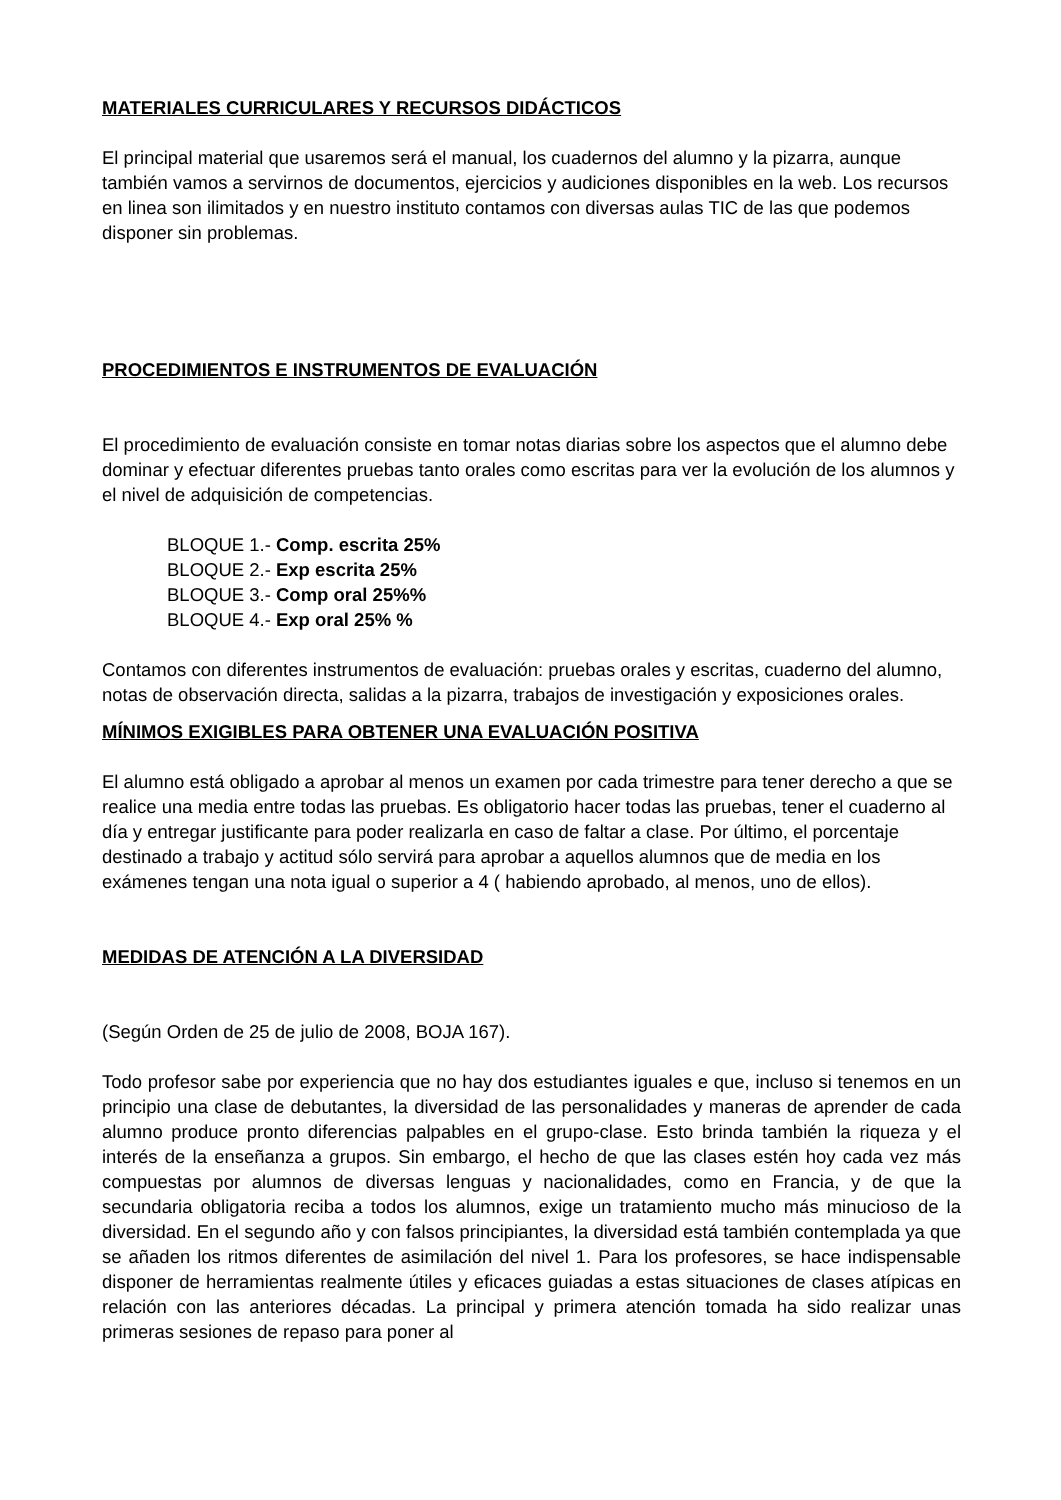MATERIALES CURRICULARES Y RECURSOS DIDÁCTICOS
El principal material que usaremos será el manual, los cuadernos del alumno y la pizarra, aunque también vamos a servirnos de documentos, ejercicios y audiciones disponibles en la web. Los recursos en linea son ilimitados y en nuestro instituto contamos con diversas aulas TIC de las que podemos disponer sin problemas.
PROCEDIMIENTOS E INSTRUMENTOS DE EVALUACIÓN
El procedimiento de evaluación consiste en tomar notas diarias sobre los aspectos que el alumno debe dominar y efectuar diferentes pruebas tanto orales como escritas para ver la evolución de los alumnos y el nivel de adquisición de competencias.
BLOQUE 1.- Comp. escrita 25%
BLOQUE 2.- Exp escrita 25%
BLOQUE 3.- Comp oral 25%%
BLOQUE 4.- Exp oral 25% %
Contamos con diferentes instrumentos de evaluación: pruebas orales y escritas, cuaderno del alumno, notas de observación directa, salidas a la pizarra, trabajos de investigación y exposiciones orales.
MÍNIMOS EXIGIBLES PARA OBTENER UNA EVALUACIÓN POSITIVA
El alumno está obligado a aprobar al menos un examen por cada trimestre para tener derecho a que se realice una media entre todas las pruebas. Es obligatorio hacer todas las pruebas, tener el cuaderno al día y entregar justificante para poder realizarla en caso de faltar a clase. Por último, el porcentaje destinado a trabajo y actitud sólo servirá para aprobar a aquellos alumnos que de media en los exámenes tengan una nota igual o superior a 4 ( habiendo aprobado, al menos, uno de ellos).
MEDIDAS DE ATENCIÓN A LA DIVERSIDAD
(Según Orden de 25 de julio de 2008, BOJA 167).
Todo profesor sabe por experiencia que no hay dos estudiantes iguales e que, incluso si tenemos en un principio una clase de debutantes, la diversidad de las personalidades y maneras de aprender de cada alumno produce pronto diferencias palpables en el grupo-clase. Esto brinda también la riqueza y el interés de la enseñanza a grupos. Sin embargo, el hecho de que las clases estén hoy cada vez más compuestas por alumnos de diversas lenguas y nacionalidades, como en Francia, y de que la secundaria obligatoria reciba a todos los alumnos, exige un tratamiento mucho más minucioso de la diversidad. En el segundo año y con falsos principiantes, la diversidad está también contemplada ya que se añaden los ritmos diferentes de asimilación del nivel 1. Para los profesores, se hace indispensable disponer de herramientas realmente útiles y eficaces guiadas a estas situaciones de clases atípicas en relación con las anteriores décadas. La principal y primera atención tomada ha sido realizar unas primeras sesiones de repaso para poner al